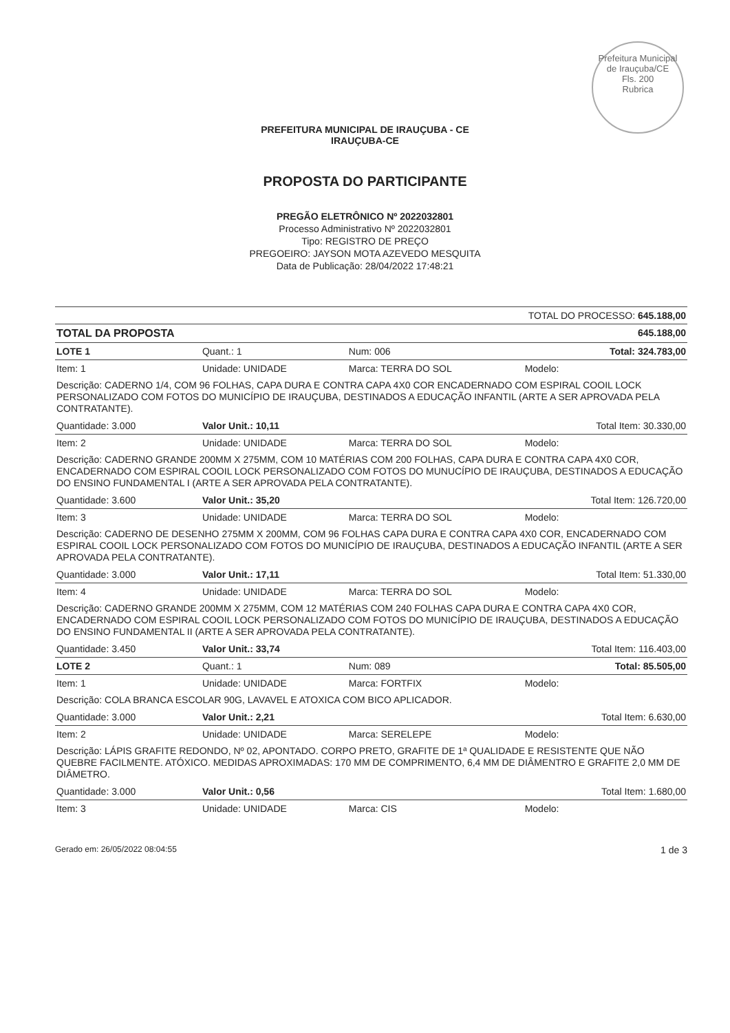Prefeitura Municipal de Irauçuba/CE
Fls. 200
Rubrica
PREFEITURA MUNICIPAL DE IRAUÇUBA - CE
IRAUÇUBA-CE
PROPOSTA DO PARTICIPANTE
PREGÃO ELETRÔNICO Nº 2022032801
Processo Administrativo Nº 2022032801
Tipo: REGISTRO DE PREÇO
PREGOEIRO: JAYSON MOTA AZEVEDO MESQUITA
Data de Publicação: 28/04/2022 17:48:21
| TOTAL DO PROCESSO: 645.188,00 | | | |
| TOTAL DA PROPOSTA | | | 645.188,00 |
| LOTE 1 | Quant.: 1 | Num: 006 | Total: 324.783,00 |
| Item: 1 | Unidade: UNIDADE | Marca: TERRA DO SOL | Modelo: |
| Descrição: CADERNO 1/4, COM 96 FOLHAS, CAPA DURA E CONTRA CAPA 4X0 COR ENCADERNADO COM ESPIRAL COOIL LOCK PERSONALIZADO COM FOTOS DO MUNICÍPIO DE IRAUÇUBA, DESTINADOS A EDUCAÇÃO INFANTIL (ARTE A SER APROVADA PELA CONTRATANTE). | | | |
| Quantidade: 3.000 | Valor Unit.: 10,11 | | Total Item: 30.330,00 |
| Item: 2 | Unidade: UNIDADE | Marca: TERRA DO SOL | Modelo: |
| Descrição: CADERNO GRANDE 200MM X 275MM, COM 10 MATÉRIAS COM 200 FOLHAS, CAPA DURA E CONTRA CAPA 4X0 COR, ENCADERNADO COM ESPIRAL COOIL LOCK PERSONALIZADO COM FOTOS DO MUNUCÍPIO DE IRAUÇUBA, DESTINADOS A EDUCAÇÃO DO ENSINO FUNDAMENTAL I (ARTE A SER APROVADA PELA CONTRATANTE). | | | |
| Quantidade: 3.600 | Valor Unit.: 35,20 | | Total Item: 126.720,00 |
| Item: 3 | Unidade: UNIDADE | Marca: TERRA DO SOL | Modelo: |
| Descrição: CADERNO DE DESENHO 275MM X 200MM, COM 96 FOLHAS CAPA DURA E CONTRA CAPA 4X0 COR, ENCADERNADO COM ESPIRAL COOIL LOCK PERSONALIZADO COM FOTOS DO MUNICÍPIO DE IRAUÇUBA, DESTINADOS A EDUCAÇÃO INFANTIL (ARTE A SER APROVADA PELA CONTRATANTE). | | | |
| Quantidade: 3.000 | Valor Unit.: 17,11 | | Total Item: 51.330,00 |
| Item: 4 | Unidade: UNIDADE | Marca: TERRA DO SOL | Modelo: |
| Descrição: CADERNO GRANDE 200MM X 275MM, COM 12 MATÉRIAS COM 240 FOLHAS CAPA DURA E CONTRA CAPA 4X0 COR, ENCADERNADO COM ESPIRAL COOIL LOCK PERSONALIZADO COM FOTOS DO MUNICÍPIO DE IRAUÇUBA, DESTINADOS A EDUCAÇÃO DO ENSINO FUNDAMENTAL II (ARTE A SER APROVADA PELA CONTRATANTE). | | | |
| Quantidade: 3.450 | Valor Unit.: 33,74 | | Total Item: 116.403,00 |
| LOTE 2 | Quant.: 1 | Num: 089 | Total: 85.505,00 |
| Item: 1 | Unidade: UNIDADE | Marca: FORTFIX | Modelo: |
| Descrição: COLA BRANCA ESCOLAR 90G, LAVAVEL E ATOXICA COM BICO APLICADOR. | | | |
| Quantidade: 3.000 | Valor Unit.: 2,21 | | Total Item: 6.630,00 |
| Item: 2 | Unidade: UNIDADE | Marca: SERELEPE | Modelo: |
| Descrição: LÁPIS GRAFITE REDONDO, Nº 02, APONTADO. CORPO PRETO, GRAFITE DE 1ª QUALIDADE E RESISTENTE QUE NÃO QUEBRE FACILMENTE. ATÓXICO. MEDIDAS APROXIMADAS: 170 MM DE COMPRIMENTO, 6,4 MM DE DIÂMENTRO E GRAFITE 2,0 MM DE DIÂMETRO. | | | |
| Quantidade: 3.000 | Valor Unit.: 0,56 | | Total Item: 1.680,00 |
| Item: 3 | Unidade: UNIDADE | Marca: CIS | Modelo: |
Gerado em: 26/05/2022 08:04:55 1 de 3